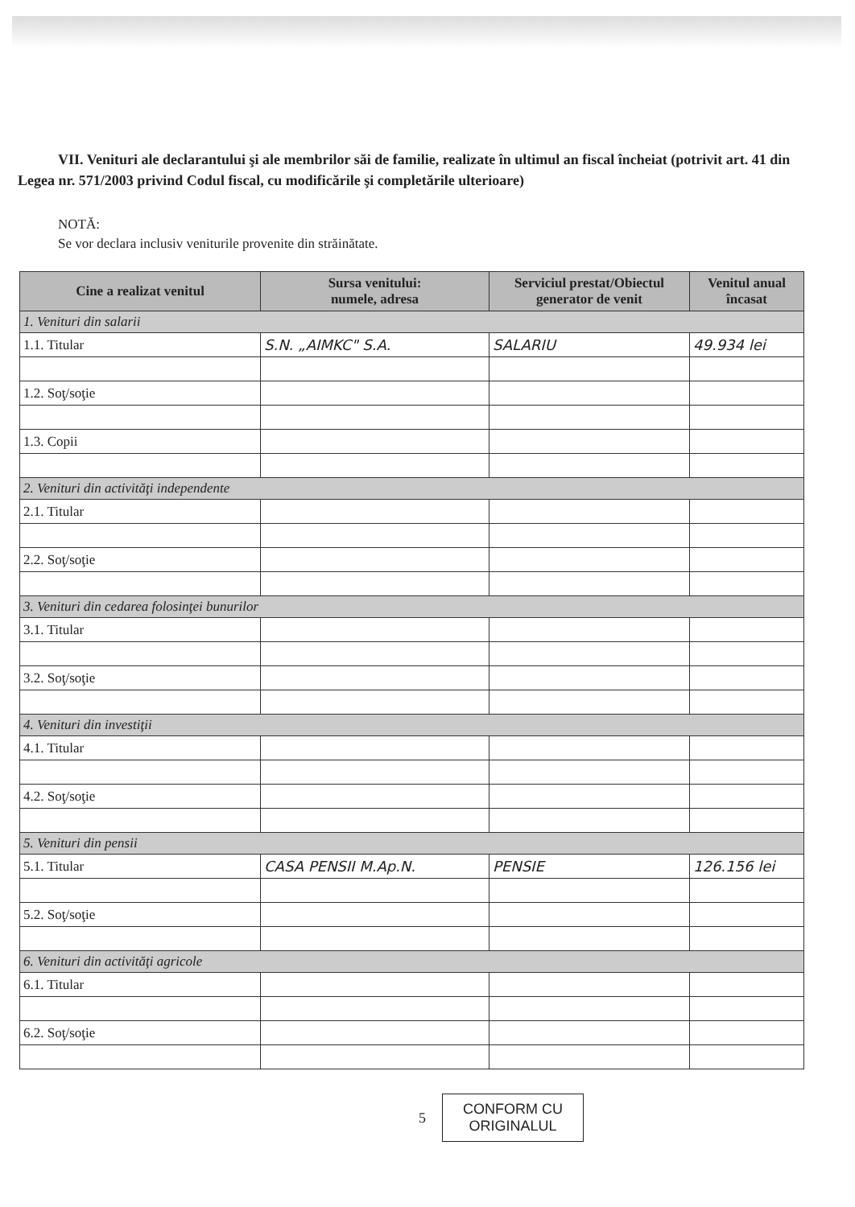VII. Venituri ale declarantului şi ale membrilor săi de familie, realizate în ultimul an fiscal încheiat (potrivit art. 41 din Legea nr. 571/2003 privind Codul fiscal, cu modificările şi completările ulterioare)
NOTĂ:
Se vor declara inclusiv veniturile provenite din străinătate.
| Cine a realizat venitul | Sursa venitului: numele, adresa | Serviciul prestat/Obiectul generator de venit | Venitul anual încasat |
| --- | --- | --- | --- |
| 1. Venituri din salarii | | | |
| 1.1. Titular | S.N. „AIMKC" S.A. | SALARIU | 49.934 lei |
| 1.2. Soţ/soţie | | | |
| 1.3. Copii | | | |
| 2. Venituri din activităţi independente | | | |
| 2.1. Titular | | | |
| 2.2. Soţ/soţie | | | |
| 3. Venituri din cedarea folosinţei bunurilor | | | |
| 3.1. Titular | | | |
| 3.2. Soţ/soţie | | | |
| 4. Venituri din investiţii | | | |
| 4.1. Titular | | | |
| 4.2. Soţ/soţie | | | |
| 5. Venituri din pensii | | | |
| 5.1. Titular | CASA PENSII M.Ap.N. | PENSIE | 126.156 lei |
| 5.2. Soţ/soţie | | | |
| 6. Venituri din activităţi agricole | | | |
| 6.1. Titular | | | |
| 6.2. Soţ/soţie | | | |
5
CONFORM CU
ORIGINALUL